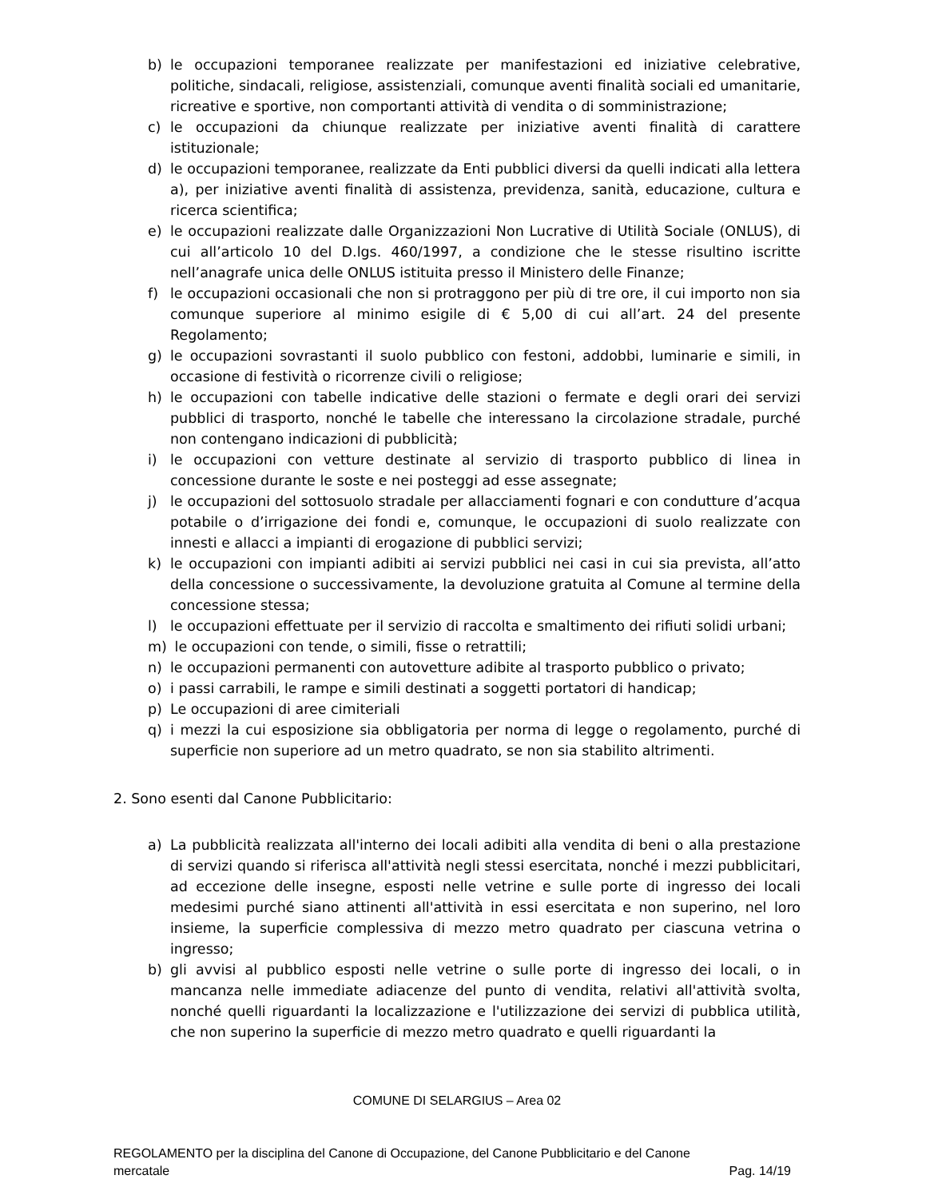b) le occupazioni temporanee realizzate per manifestazioni ed iniziative celebrative, politiche, sindacali, religiose, assistenziali, comunque aventi finalità sociali ed umanitarie, ricreative e sportive, non comportanti attività di vendita o di somministrazione;
c) le occupazioni da chiunque realizzate per iniziative aventi finalità di carattere istituzionale;
d) le occupazioni temporanee, realizzate da Enti pubblici diversi da quelli indicati alla lettera a), per iniziative aventi finalità di assistenza, previdenza, sanità, educazione, cultura e ricerca scientifica;
e) le occupazioni realizzate dalle Organizzazioni Non Lucrative di Utilità Sociale (ONLUS), di cui all’articolo 10 del D.lgs. 460/1997, a condizione che le stesse risultino iscritte nell’anagrafe unica delle ONLUS istituita presso il Ministero delle Finanze;
f) le occupazioni occasionali che non si protraggono per più di tre ore, il cui importo non sia comunque superiore al minimo esigile di € 5,00 di cui all’art. 24 del presente Regolamento;
g) le occupazioni sovrastanti il suolo pubblico con festoni, addobbi, luminarie e simili, in occasione di festività o ricorrenze civili o religiose;
h) le occupazioni con tabelle indicative delle stazioni o fermate e degli orari dei servizi pubblici di trasporto, nonché le tabelle che interessano la circolazione stradale, purché non contengano indicazioni di pubblicità;
i) le occupazioni con vetture destinate al servizio di trasporto pubblico di linea in concessione durante le soste e nei posteggi ad esse assegnate;
j) le occupazioni del sottosuolo stradale per allacciamenti fognari e con condutture d’acqua potabile o d’irrigazione dei fondi e, comunque, le occupazioni di suolo realizzate con innesti e allacci a impianti di erogazione di pubblici servizi;
k) le occupazioni con impianti adibiti ai servizi pubblici nei casi in cui sia prevista, all’atto della concessione o successivamente, la devoluzione gratuita al Comune al termine della concessione stessa;
l) le occupazioni effettuate per il servizio di raccolta e smaltimento dei rifiuti solidi urbani;
m) le occupazioni con tende, o simili, fisse o retrattili;
n) le occupazioni permanenti con autovetture adibite al trasporto pubblico o privato;
o) i passi carrabili, le rampe e simili destinati a soggetti portatori di handicap;
p) Le occupazioni di aree cimiteriali
q) i mezzi la cui esposizione sia obbligatoria per norma di legge o regolamento, purché di superficie non superiore ad un metro quadrato, se non sia stabilito altrimenti.
2. Sono esenti dal Canone Pubblicitario:
a) La pubblicità realizzata all'interno dei locali adibiti alla vendita di beni o alla prestazione di servizi quando si riferisca all'attività negli stessi esercitata, nonché i mezzi pubblicitari, ad eccezione delle insegne, esposti nelle vetrine e sulle porte di ingresso dei locali medesimi purché siano attinenti all'attività in essi esercitata e non superino, nel loro insieme, la superficie complessiva di mezzo metro quadrato per ciascuna vetrina o ingresso;
b) gli avvisi al pubblico esposti nelle vetrine o sulle porte di ingresso dei locali, o in mancanza nelle immediate adiacenze del punto di vendita, relativi all'attività svolta, nonché quelli riguardanti la localizzazione e l'utilizzazione dei servizi di pubblica utilità, che non superino la superficie di mezzo metro quadrato e quelli riguardanti la
COMUNE DI SELARGIUS – Area 02
REGOLAMENTO per la disciplina del Canone di Occupazione, del Canone Pubblicitario e del Canone
mercatale Pag. 14/19